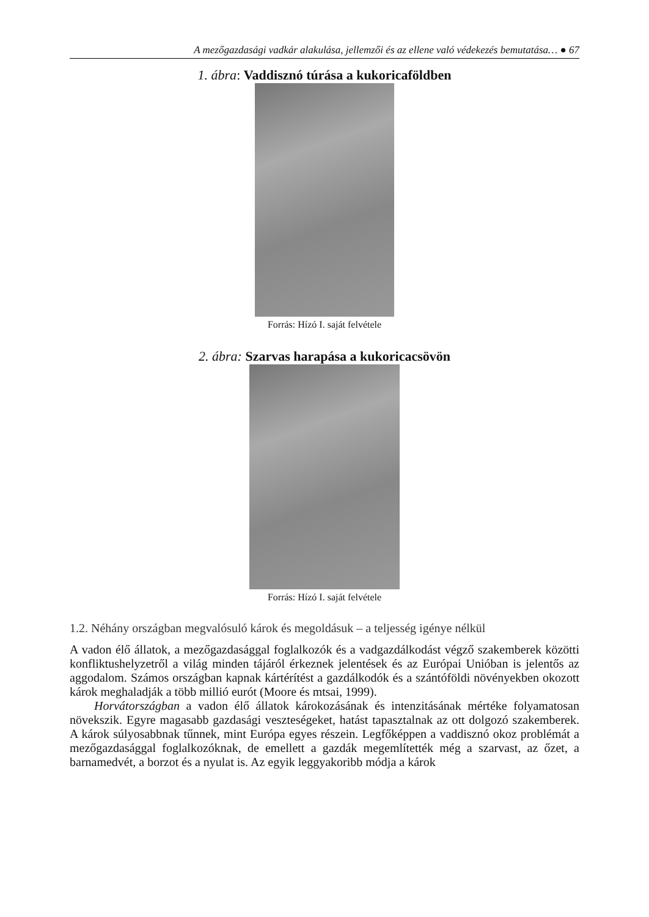A mezőgazdasági vadkár alakulása, jellemzői és az ellene való védekezés bemutatása… ● 67
1. ábra: Vaddisznó túrása a kukoricaföldben
Forrás: Hízó I. saját felvétele
2. ábra: Szarvas harapása a kukoricacsövön
Forrás: Hízó I. saját felvétele
1.2. Néhány országban megvalósuló károk és megoldásuk – a teljesség igénye nélkül
A vadon élő állatok, a mezőgazdasággal foglalkozók és a vadgazdálkodást végző szakemberek közötti konfliktushelyzetről a világ minden tájáról érkeznek jelentések és az Európai Unióban is jelentős az aggodalom. Számos országban kapnak kártérítést a gazdálkodók és a szántóföldi növényekben okozott károk meghaladják a több millió eurót (Moore és mtsai, 1999).
Horvátországban a vadon élő állatok károkozásának és intenzitásának mértéke folyamatosan növekszik. Egyre magasabb gazdasági veszteségeket, hatást tapasztalnak az ott dolgozó szakemberek. A károk súlyosabbnak tűnnek, mint Európa egyes részein. Legfőképpen a vaddisznó okoz problémát a mezőgazdasággal foglalkozóknak, de emellett a gazdák megemlítették még a szarvast, az őzet, a barnamedvét, a borzot és a nyulat is. Az egyik leggyakoribb módja a károk